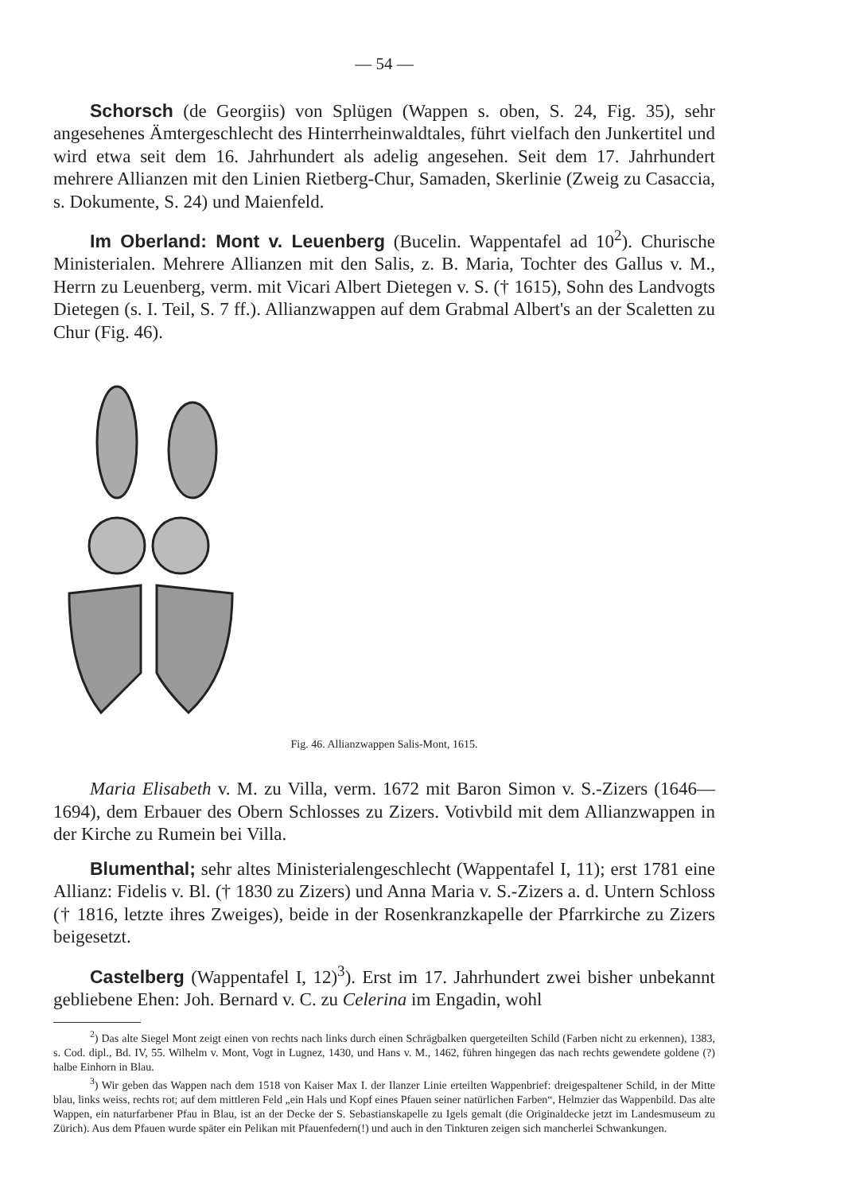— 54 —
Schorsch (de Georgiis) von Splügen (Wappen s. oben, S. 24, Fig. 35), sehr angesehenes Ämtergeschlecht des Hinterrheinwaldtales, führt vielfach den Junkertitel und wird etwa seit dem 16. Jahrhundert als adelig angesehen. Seit dem 17. Jahrhundert mehrere Allianzen mit den Linien Rietberg-Chur, Samaden, Skerlinie (Zweig zu Casaccia, s. Dokumente, S. 24) und Maienfeld.
Im Oberland: Mont v. Leuenberg (Bucelin. Wappentafel ad 10<sup>2</sup>). Churische Ministerialen. Mehrere Allianzen mit den Salis, z. B. Maria, Tochter des Gallus v. M., Herrn zu Leuenberg, verm. mit Vicari Albert Dietegen v. S. († 1615), Sohn des Landvogts Dietegen (s. I. Teil, S. 7 ff.). Allianzwappen auf dem Grabmal Albert's an der Scaletten zu Chur (Fig. 46).
Fig. 46. Allianzwappen Salis-Mont, 1615.
Maria Elisabeth v. M. zu Villa, verm. 1672 mit Baron Simon v. S.-Zizers (1646—1694), dem Erbauer des Obern Schlosses zu Zizers. Votivbild mit dem Allianzwappen in der Kirche zu Rumein bei Villa.
Blumenthal; sehr altes Ministerialengeschlecht (Wappentafel I, 11); erst 1781 eine Allianz: Fidelis v. Bl. († 1830 zu Zizers) und Anna Maria v. S.-Zizers a. d. Untern Schloss († 1816, letzte ihres Zweiges), beide in der Rosenkranzkapelle der Pfarrkirche zu Zizers beigesetzt.
Castelberg (Wappentafel I, 12)<sup>3</sup>). Erst im 17. Jahrhundert zwei bisher unbekannt gebliebene Ehen: Joh. Bernard v. C. zu Celerina im Engadin, wohl
<sup>2</sup>) Das alte Siegel Mont zeigt einen von rechts nach links durch einen Schrägbalken quergeteilten Schild (Farben nicht zu erkennen), 1383, s. Cod. dipl., Bd. IV, 55. Wilhelm v. Mont, Vogt in Lugnez, 1430, und Hans v. M., 1462, führen hingegen das nach rechts gewendete goldene (?) halbe Einhorn in Blau.
<sup>3</sup>) Wir geben das Wappen nach dem 1518 von Kaiser Max I. der Ilanzer Linie erteilten Wappenbrief: dreigespaltener Schild, in der Mitte blau, links weiss, rechts rot; auf dem mittleren Feld „ein Hals und Kopf eines Pfauen seiner natürlichen Farben“, Helmzier das Wappenbild. Das alte Wappen, ein naturfarbener Pfau in Blau, ist an der Decke der S. Sebastianskapelle zu Igels gemalt (die Originaldecke jetzt im Landesmuseum zu Zürich). Aus dem Pfauen wurde später ein Pelikan mit Pfauenfedern(!) und auch in den Tinkturen zeigen sich mancherlei Schwankungen.